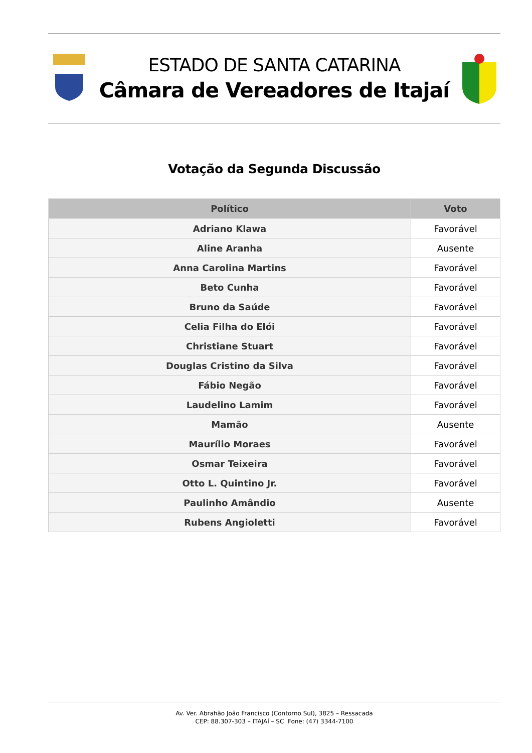ESTADO DE SANTA CATARINA
Câmara de Vereadores de Itajaí
Votação da Segunda Discussão
| Político | Voto |
| --- | --- |
| Adriano Klawa | Favorável |
| Aline Aranha | Ausente |
| Anna Carolina Martins | Favorável |
| Beto Cunha | Favorável |
| Bruno da Saúde | Favorável |
| Celia Filha do Elói | Favorável |
| Christiane Stuart | Favorável |
| Douglas Cristino da Silva | Favorável |
| Fábio Negão | Favorável |
| Laudelino Lamim | Favorável |
| Mamão | Ausente |
| Maurílio Moraes | Favorável |
| Osmar Teixeira | Favorável |
| Otto L. Quintino Jr. | Favorável |
| Paulinho Amândio | Ausente |
| Rubens Angioletti | Favorável |
Av. Ver. Abrahão João Francisco (Contorno Sul), 3825 – Ressacada
CEP: 88.307-303 – ITAJAÍ – SC Fone: (47) 3344-7100